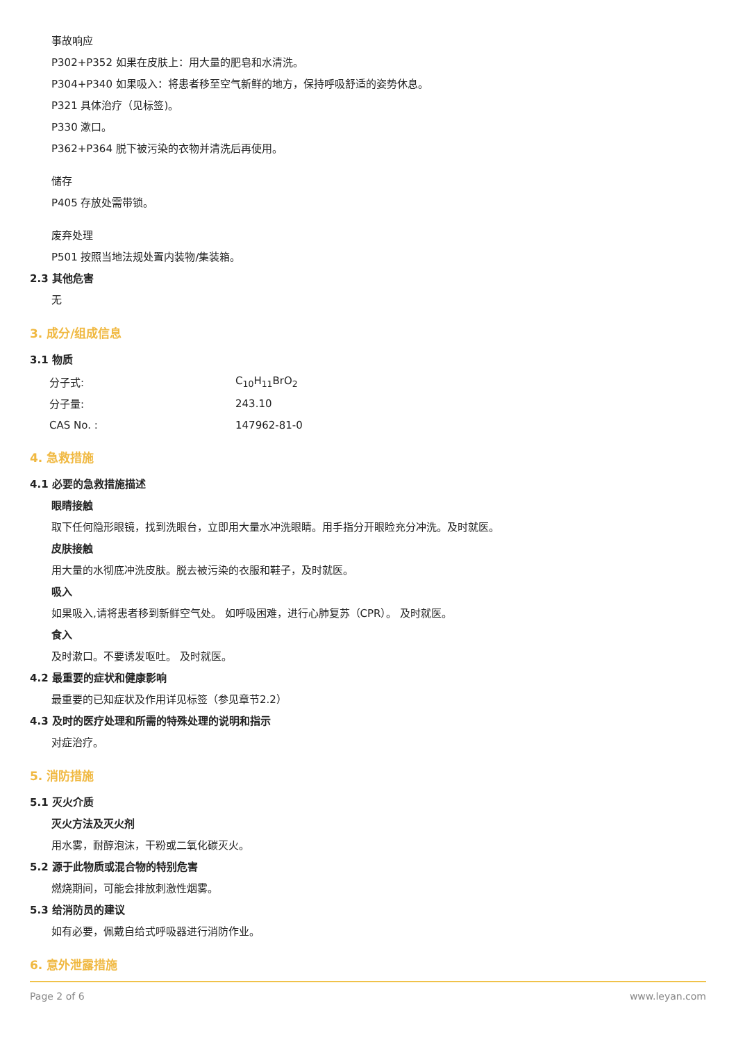事故响应
P302+P352 如果在皮肤上：用大量的肥皂和水清洗。
P304+P340 如果吸入：将患者移至空气新鲜的地方，保持呼吸舒适的姿势休息。
P321 具体治疗（见标签)。
P330 漱口。
P362+P364 脱下被污染的衣物并清洗后再使用。
储存
P405 存放处需带锁。
废弃处理
P501 按照当地法规处置内装物/集装箱。
2.3 其他危害
无
3. 成分/组成信息
3.1 物质
| 分子式: | C<sub>10</sub>H<sub>11</sub>BrO<sub>2</sub> |
| 分子量: | 243.10 |
| CAS No. : | 147962-81-0 |
4. 急救措施
4.1 必要的急救措施描述
眼睛接触
取下任何隐形眼镜，找到洗眼台，立即用大量水冲洗眼睛。用手指分开眼睑充分冲洗。及时就医。
皮肤接触
用大量的水彻底冲洗皮肤。脱去被污染的衣服和鞋子，及时就医。
吸入
如果吸入,请将患者移到新鲜空气处。 如呼吸困难，进行心肺复苏（CPR）。 及时就医。
食入
及时漱口。不要诱发呕吐。 及时就医。
4.2 最重要的症状和健康影响
最重要的已知症状及作用详见标签（参见章节2.2）
4.3 及时的医疗处理和所需的特殊处理的说明和指示
对症治疗。
5. 消防措施
5.1 灭火介质
灭火方法及灭火剂
用水雾，耐醇泡沫，干粉或二氧化碳灭火。
5.2 源于此物质或混合物的特别危害
燃烧期间，可能会排放刺激性烟雾。
5.3 给消防员的建议
如有必要，佩戴自给式呼吸器进行消防作业。
6. 意外泄露措施
Page 2 of 6 www.leyan.com